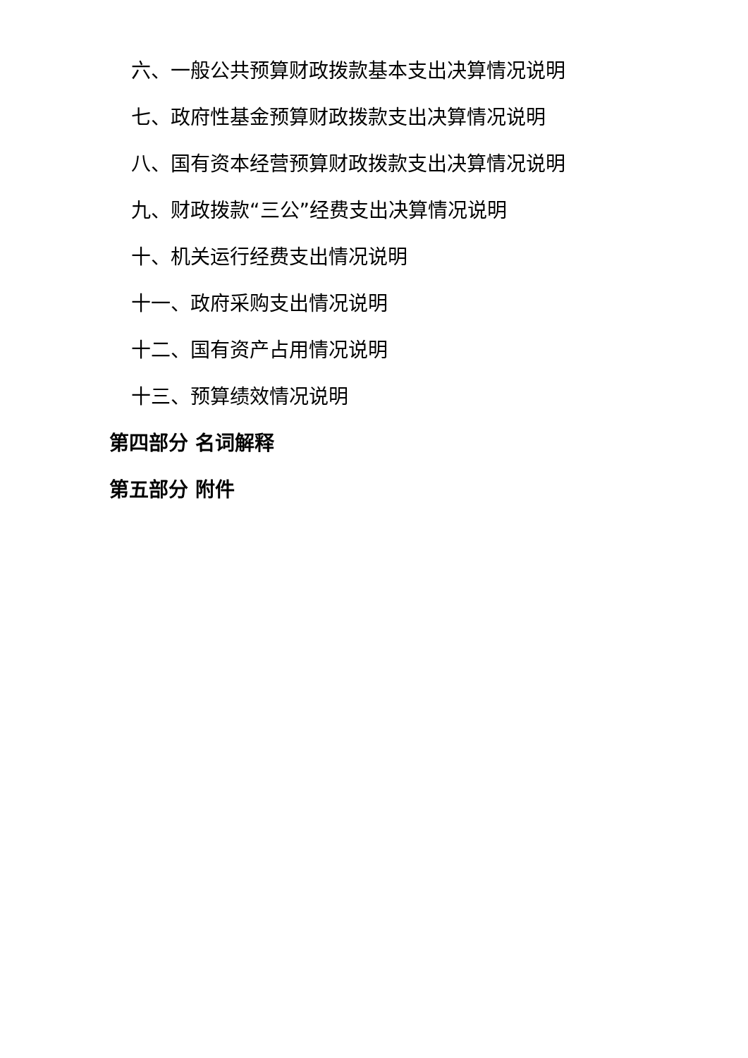六、一般公共预算财政拨款基本支出决算情况说明
七、政府性基金预算财政拨款支出决算情况说明
八、国有资本经营预算财政拨款支出决算情况说明
九、财政拨款“三公”经费支出决算情况说明
十、机关运行经费支出情况说明
十一、政府采购支出情况说明
十二、国有资产占用情况说明
十三、预算绩效情况说明
第四部分 名词解释
第五部分 附件